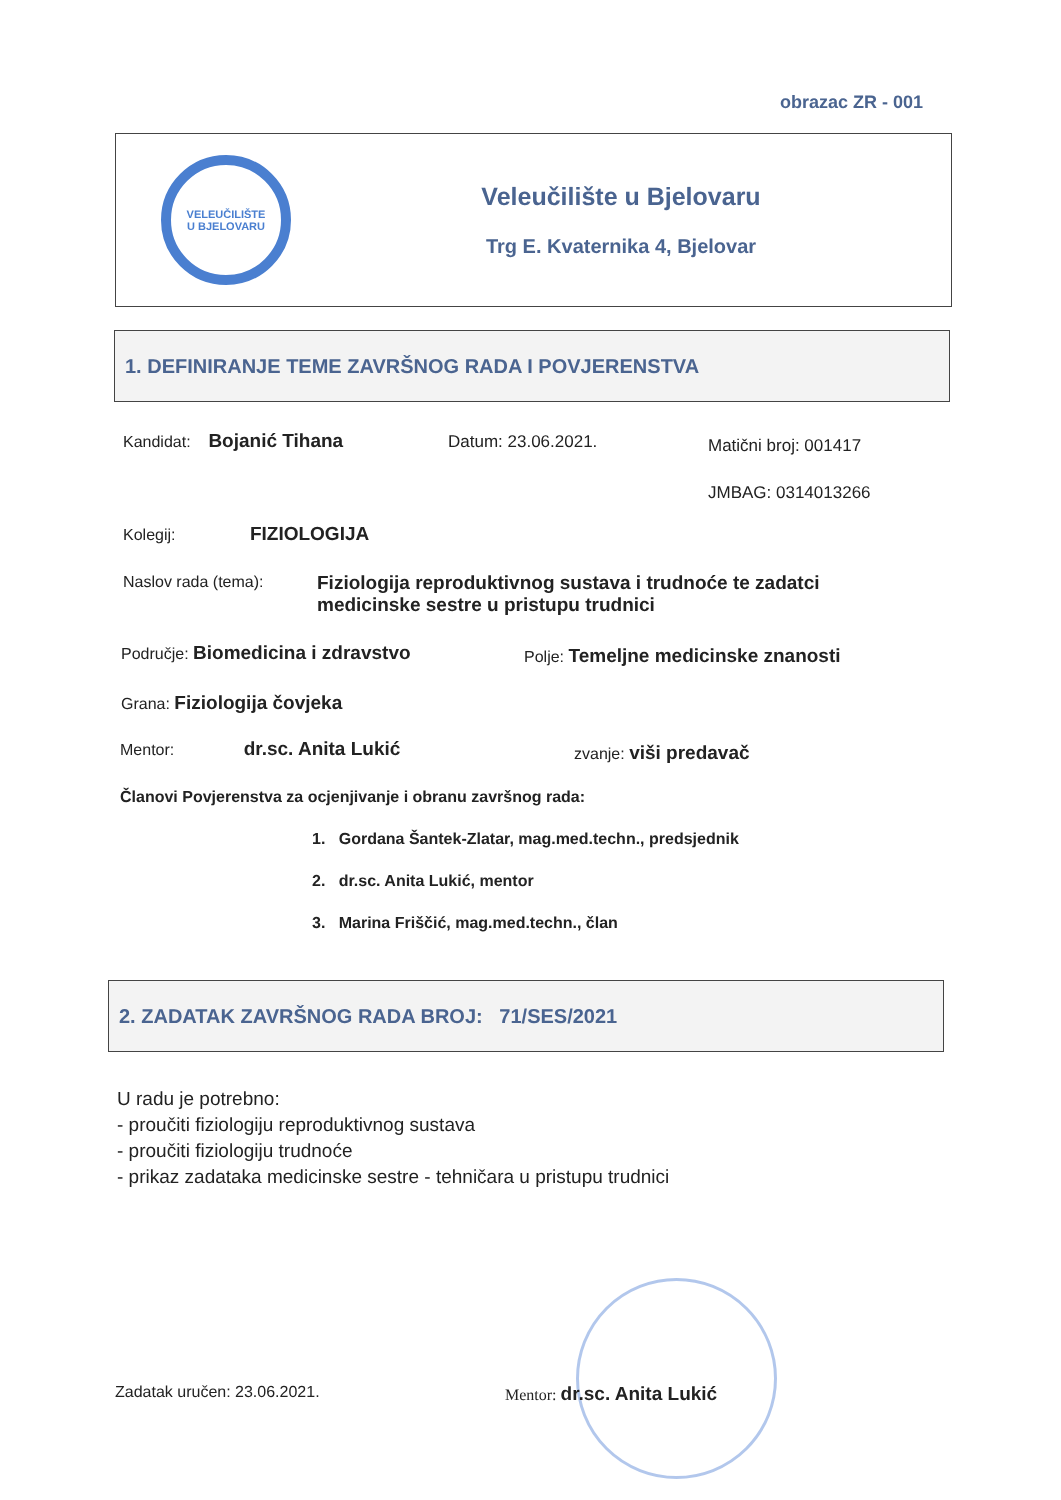obrazac ZR - 001
VELEUČILIŠTE
U BJELOVARU
Veleučilište u Bjelovaru
Trg E. Kvaternika 4, Bjelovar
1. DEFINIRANJE TEME ZAVRŠNOG RADA I POVJERENSTVA
Kandidat: Bojanić Tihana Datum: 23.06.2021. Matični broj: 001417
JMBAG: 0314013266
Kolegij: FIZIOLOGIJA
Naslov rada (tema):
Fiziologija reproduktivnog sustava i trudnoće te zadatci medicinske sestre u pristupu trudnici
Područje: Biomedicina i zdravstvo
Polje: Temeljne medicinske znanosti
Grana: Fiziologija čovjeka
Mentor: dr.sc. Anita Lukić zvanje: viši predavač
Članovi Povjerenstva za ocjenjivanje i obranu završnog rada:
1. Gordana Šantek-Zlatar, mag.med.techn., predsjednik
2. dr.sc. Anita Lukić, mentor
3. Marina Friščić, mag.med.techn., član
2. ZADATAK ZAVRŠNOG RADA BROJ: 71/SES/2021
U radu je potrebno:
- proučiti fiziologiju reproduktivnog sustava
- proučiti fiziologiju trudnoće
- prikaz zadataka medicinske sestre - tehničara u pristupu trudnici
Zadatak uručen: 23.06.2021. Mentor: dr.sc. Anita Lukić